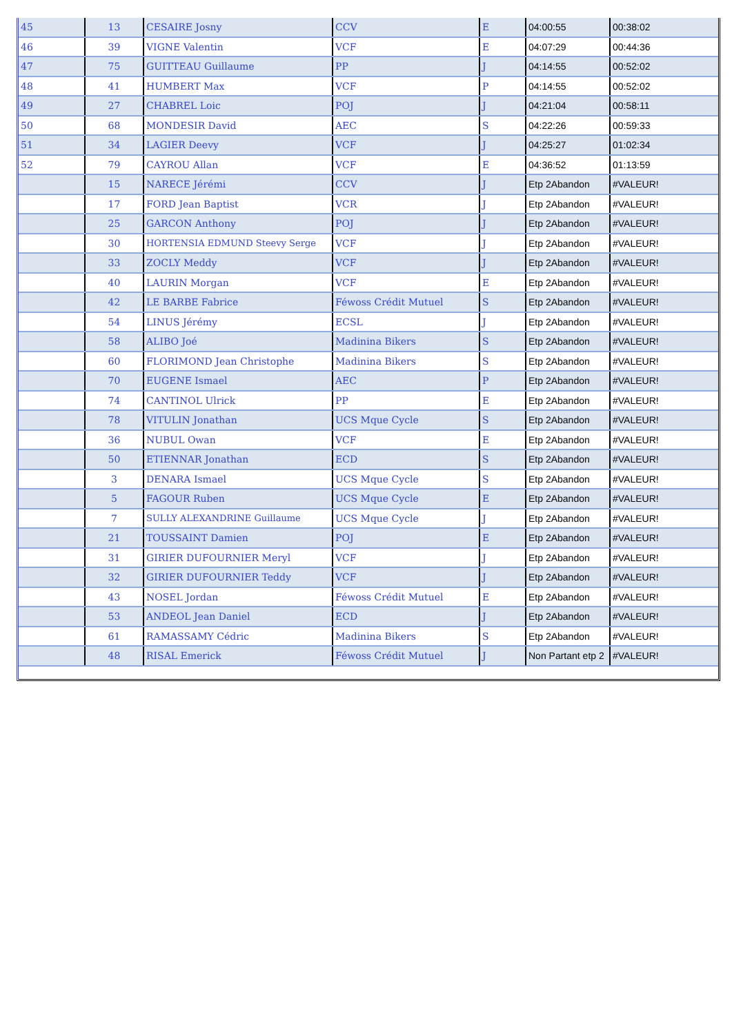| 45 | 13 | CESAIRE Josny | CCV | E | 04:00:55 | 00:38:02 |
| 46 | 39 | VIGNE Valentin | VCF | E | 04:07:29 | 00:44:36 |
| 47 | 75 | GUITTEAU Guillaume | PP | J | 04:14:55 | 00:52:02 |
| 48 | 41 | HUMBERT Max | VCF | P | 04:14:55 | 00:52:02 |
| 49 | 27 | CHABREL Loic | POJ | J | 04:21:04 | 00:58:11 |
| 50 | 68 | MONDESIR David | AEC | S | 04:22:26 | 00:59:33 |
| 51 | 34 | LAGIER Deevy | VCF | J | 04:25:27 | 01:02:34 |
| 52 | 79 | CAYROU Allan | VCF | E | 04:36:52 | 01:13:59 |
| | 15 | NARECE Jérémi | CCV | J | Etp 2Abandon | #VALEUR! |
| | 17 | FORD Jean Baptist | VCR | J | Etp 2Abandon | #VALEUR! |
| | 25 | GARCON Anthony | POJ | J | Etp 2Abandon | #VALEUR! |
| | 30 | HORTENSIA EDMUND Steevy Serge | VCF | J | Etp 2Abandon | #VALEUR! |
| | 33 | ZOCLY Meddy | VCF | J | Etp 2Abandon | #VALEUR! |
| | 40 | LAURIN Morgan | VCF | E | Etp 2Abandon | #VALEUR! |
| | 42 | LE BARBE Fabrice | Féwoss Crédit Mutuel | S | Etp 2Abandon | #VALEUR! |
| | 54 | LINUS Jérémy | ECSL | J | Etp 2Abandon | #VALEUR! |
| | 58 | ALIBO Joé | Madinina Bikers | S | Etp 2Abandon | #VALEUR! |
| | 60 | FLORIMOND Jean Christophe | Madinina Bikers | S | Etp 2Abandon | #VALEUR! |
| | 70 | EUGENE Ismael | AEC | P | Etp 2Abandon | #VALEUR! |
| | 74 | CANTINOL Ulrick | PP | E | Etp 2Abandon | #VALEUR! |
| | 78 | VITULIN Jonathan | UCS Mque Cycle | S | Etp 2Abandon | #VALEUR! |
| | 36 | NUBUL Owan | VCF | E | Etp 2Abandon | #VALEUR! |
| | 50 | ETIENNAR Jonathan | ECD | S | Etp 2Abandon | #VALEUR! |
| | 3 | DENARA Ismael | UCS Mque Cycle | S | Etp 2Abandon | #VALEUR! |
| | 5 | FAGOUR Ruben | UCS Mque Cycle | E | Etp 2Abandon | #VALEUR! |
| | 7 | SULLY ALEXANDRINE Guillaume | UCS Mque Cycle | J | Etp 2Abandon | #VALEUR! |
| | 21 | TOUSSAINT Damien | POJ | E | Etp 2Abandon | #VALEUR! |
| | 31 | GIRIER DUFOURNIER Meryl | VCF | J | Etp 2Abandon | #VALEUR! |
| | 32 | GIRIER DUFOURNIER Teddy | VCF | J | Etp 2Abandon | #VALEUR! |
| | 43 | NOSEL Jordan | Féwoss Crédit Mutuel | E | Etp 2Abandon | #VALEUR! |
| | 53 | ANDEOL Jean Daniel | ECD | J | Etp 2Abandon | #VALEUR! |
| | 61 | RAMASSAMY Cédric | Madinina Bikers | S | Etp 2Abandon | #VALEUR! |
| | 48 | RISAL Emerick | Féwoss Crédit Mutuel | J | Non Partant etp 2 | #VALEUR! |